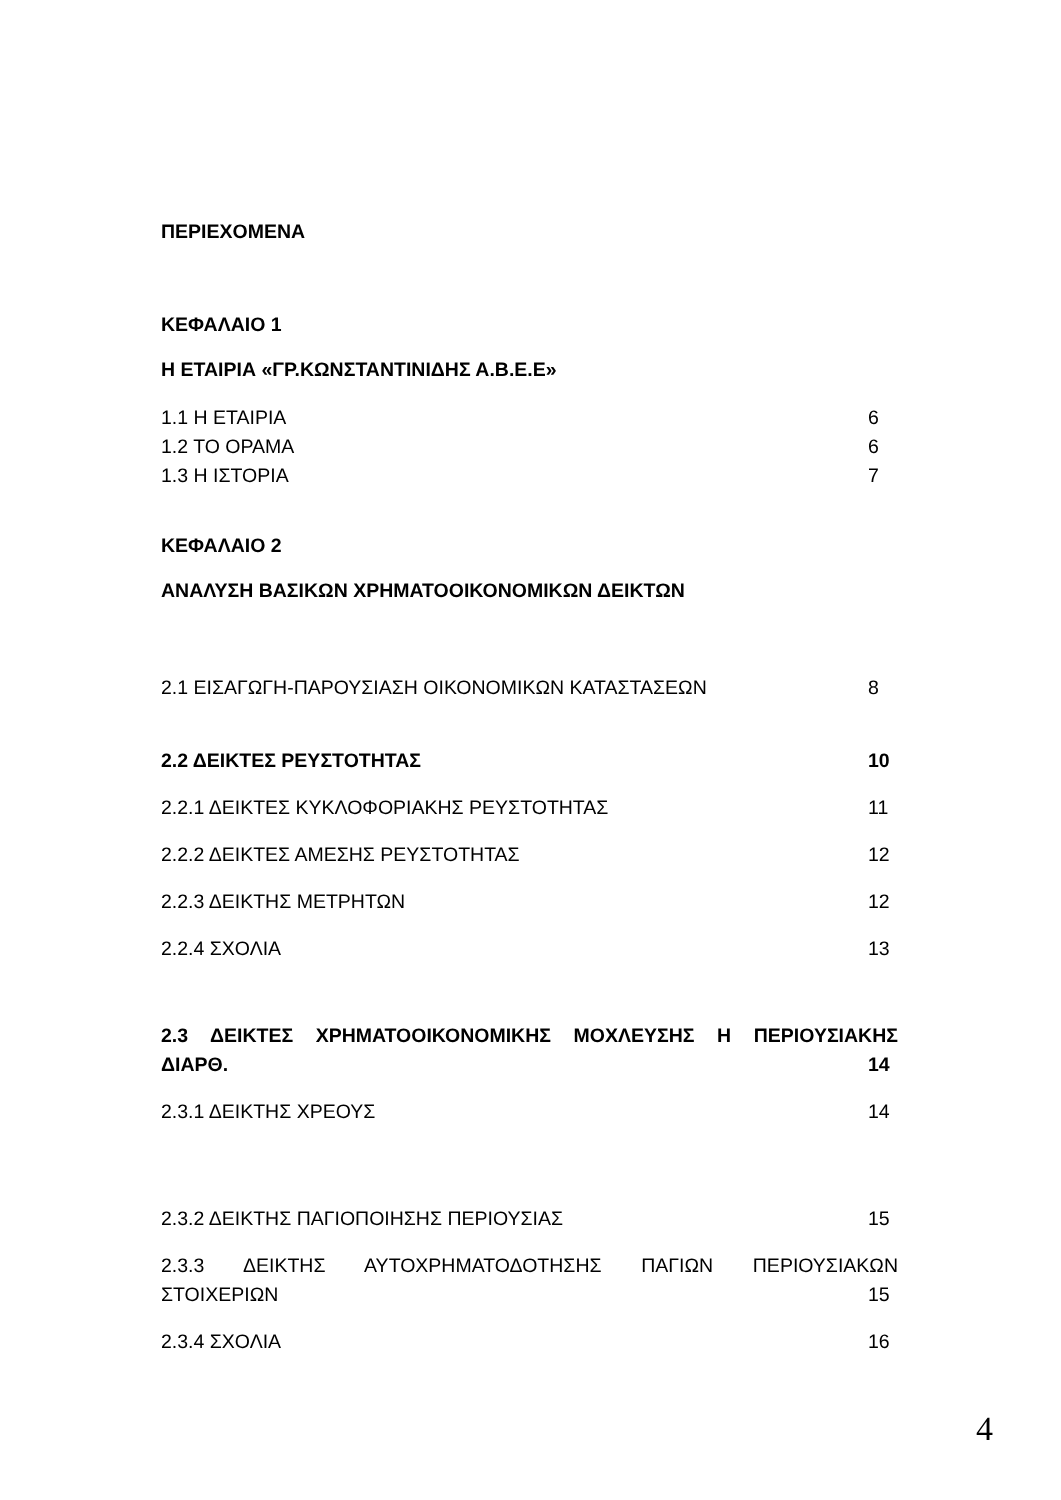ΠΕΡΙΕΧΟΜΕΝΑ
ΚΕΦΑΛΑΙΟ 1
Η ΕΤΑΙΡΙΑ «ΓΡ.ΚΩΝΣΤΑΝΤΙΝΙΔΗΣ Α.Β.Ε.Ε»
1.1 Η ΕΤΑΙΡΙΑ 6
1.2 ΤΟ ΟΡΑΜΑ 6
1.3 Η ΙΣΤΟΡΙΑ 7
ΚΕΦΑΛΑΙΟ 2
ΑΝΑΛΥΣΗ ΒΑΣΙΚΩΝ ΧΡΗΜΑΤΟΟΙΚΟΝΟΜΙΚΩΝ ΔΕΙΚΤΩΝ
2.1 ΕΙΣΑΓΩΓΗ-ΠΑΡΟΥΣΙΑΣΗ ΟΙΚΟΝΟΜΙΚΩΝ ΚΑΤΑΣΤΑΣΕΩΝ 8
2.2 ΔΕΙΚΤΕΣ ΡΕΥΣΤΟΤΗΤΑΣ 10
2.2.1 ΔΕΙΚΤΕΣ ΚΥΚΛΟΦΟΡΙΑΚΗΣ ΡΕΥΣΤΟΤΗΤΑΣ 11
2.2.2 ΔΕΙΚΤΕΣ ΑΜΕΣΗΣ ΡΕΥΣΤΟΤΗΤΑΣ 12
2.2.3 ΔΕΙΚΤΗΣ ΜΕΤΡΗΤΩΝ 12
2.2.4 ΣΧΟΛΙΑ 13
2.3 ΔΕΙΚΤΕΣ ΧΡΗΜΑΤΟΟΙΚΟΝΟΜΙΚΗΣ ΜΟΧΛΕΥΣΗΣ Η ΠΕΡΙΟΥΣΙΑΚΗΣ
ΔΙΑΡΘ. 14
2.3.1 ΔΕΙΚΤΗΣ ΧΡΕΟΥΣ 14
2.3.2 ΔΕΙΚΤΗΣ ΠΑΓΙΟΠΟΙΗΣΗΣ ΠΕΡΙΟΥΣΙΑΣ 15
2.3.3 ΔΕΙΚΤΗΣ ΑΥΤΟΧΡΗΜΑΤΟΔΟΤΗΣΗΣ ΠΑΓΙΩΝ ΠΕΡΙΟΥΣΙΑΚΩΝ
ΣΤΟΙΧΕΡΙΩΝ 15
2.3.4 ΣΧΟΛΙΑ 16
4